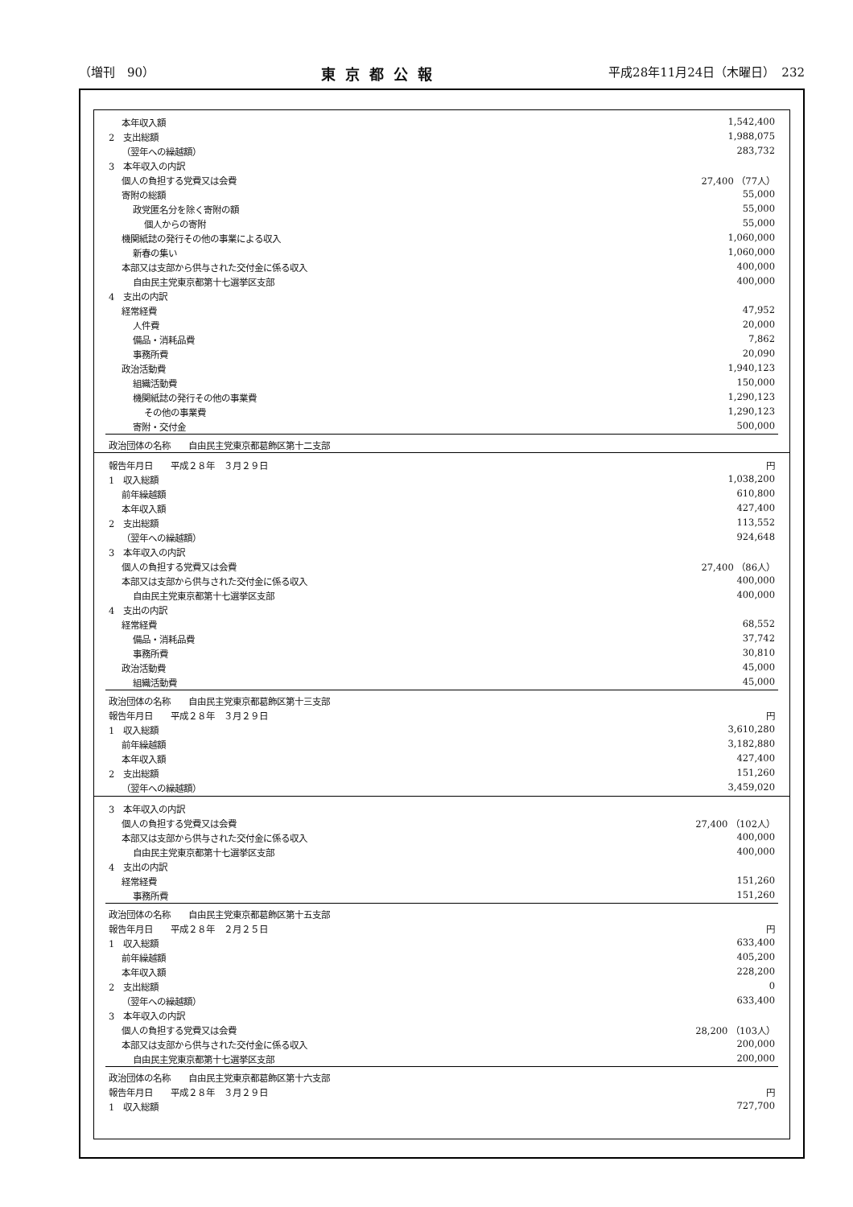（増刊　90） 東京都公報 平成28年11月24日（木曜日）　232
| 本年収入額 | 1,542,400 |
| 2 支出総額 | 1,988,075 |
| （翌年への繰越額） | 283,732 |
| 3 本年収入の内訳 | |
| 個人の負担する党費又は会費 | 27,400 （77人） |
| 寄附の総額 | 55,000 |
| 政党匿名分を除く寄附の額 | 55,000 |
| 個人からの寄附 | 55,000 |
| 機関紙誌の発行その他の事業による収入 | 1,060,000 |
| 新春の集い | 1,060,000 |
| 本部又は支部から供与された交付金に係る収入 | 400,000 |
| 自由民主党東京都第十七選挙区支部 | 400,000 |
| 4 支出の内訳 | |
| 経常経費 | 47,952 |
| 人件費 | 20,000 |
| 備品・消耗品費 | 7,862 |
| 事務所費 | 20,090 |
| 政治活動費 | 1,940,123 |
| 組織活動費 | 150,000 |
| 機関紙誌の発行その他の事業費 | 1,290,123 |
| その他の事業費 | 1,290,123 |
| 寄附・交付金 | 500,000 |
| 政治団体の名称 自由民主党東京都葛飾区第十二支部 | |
| 報告年月日 平成２８年 ３月２９日 | 円 |
| 1 収入総額 | 1,038,200 |
| 前年繰越額 | 610,800 |
| 本年収入額 | 427,400 |
| 2 支出総額 | 113,552 |
| （翌年への繰越額） | 924,648 |
| 3 本年収入の内訳 | |
| 個人の負担する党費又は会費 | 27,400 （86人） |
| 本部又は支部から供与された交付金に係る収入 | 400,000 |
| 自由民主党東京都第十七選挙区支部 | 400,000 |
| 4 支出の内訳 | |
| 経常経費 | 68,552 |
| 備品・消耗品費 | 37,742 |
| 事務所費 | 30,810 |
| 政治活動費 | 45,000 |
| 組織活動費 | 45,000 |
| 政治団体の名称 自由民主党東京都葛飾区第十三支部 | |
| 報告年月日 平成２８年 ３月２９日 | 円 |
| 1 収入総額 | 3,610,280 |
| 前年繰越額 | 3,182,880 |
| 本年収入額 | 427,400 |
| 2 支出総額 | 151,260 |
| （翌年への繰越額） | 3,459,020 |
| 3 本年収入の内訳 | |
| 個人の負担する党費又は会費 | 27,400 （102人） |
| 本部又は支部から供与された交付金に係る収入 | 400,000 |
| 自由民主党東京都第十七選挙区支部 | 400,000 |
| 4 支出の内訳 | |
| 経常経費 | 151,260 |
| 事務所費 | 151,260 |
| 政治団体の名称 自由民主党東京都葛飾区第十五支部 | |
| 報告年月日 平成２８年 ２月２５日 | 円 |
| 1 収入総額 | 633,400 |
| 前年繰越額 | 405,200 |
| 本年収入額 | 228,200 |
| 2 支出総額 | 0 |
| （翌年への繰越額） | 633,400 |
| 3 本年収入の内訳 | |
| 個人の負担する党費又は会費 | 28,200 （103人） |
| 本部又は支部から供与された交付金に係る収入 | 200,000 |
| 自由民主党東京都第十七選挙区支部 | 200,000 |
| 政治団体の名称 自由民主党東京都葛飾区第十六支部 | |
| 報告年月日 平成２８年 ３月２９日 | 円 |
| 1 収入総額 | 727,700 |